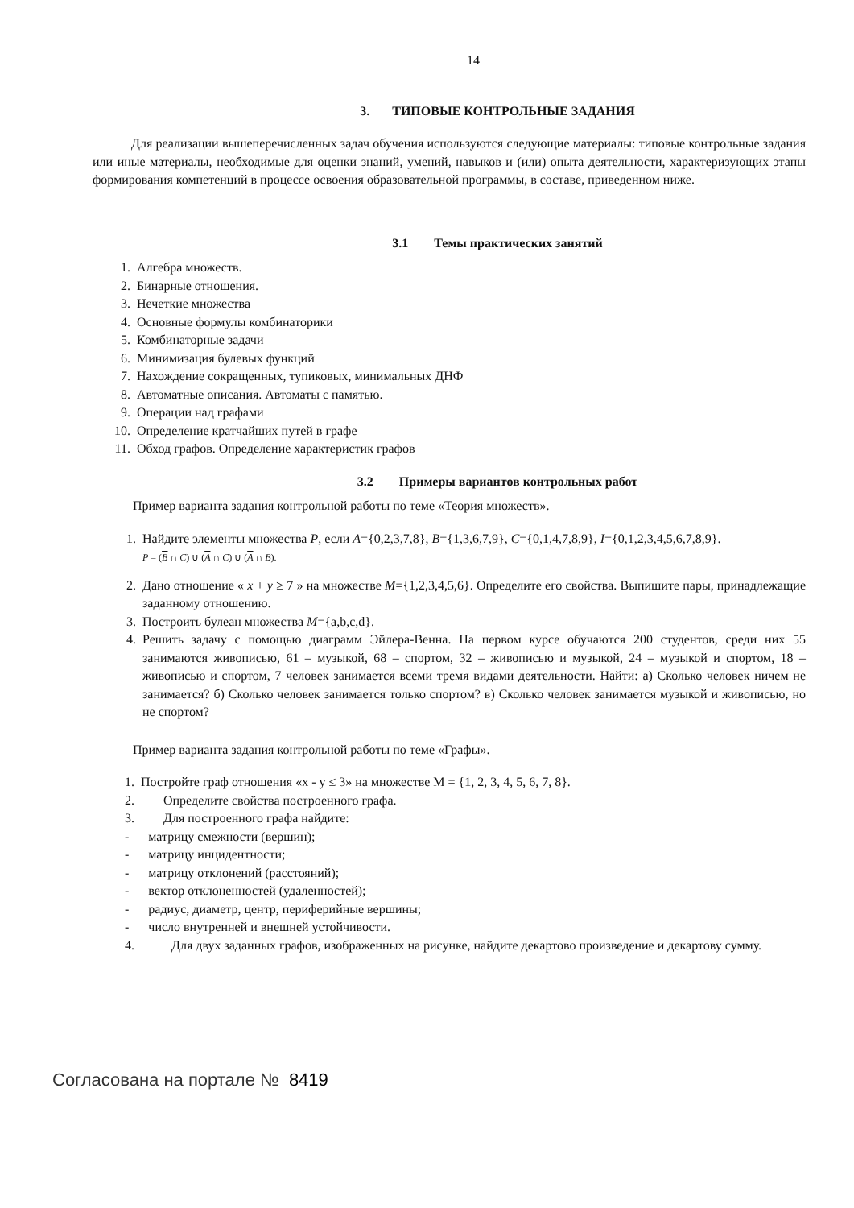14
3. ТИПОВЫЕ КОНТРОЛЬНЫЕ ЗАДАНИЯ
Для реализации вышеперечисленных задач обучения используются следующие материалы: типовые контрольные задания или иные материалы, необходимые для оценки знаний, умений, навыков и (или) опыта деятельности, характеризующих этапы формирования компетенций в процессе освоения образовательной программы, в составе, приведенном ниже.
3.1 Темы практических занятий
1. Алгебра множеств.
2. Бинарные отношения.
3. Нечеткие множества
4. Основные формулы комбинаторики
5. Комбинаторные задачи
6. Минимизация булевых функций
7. Нахождение сокращенных, тупиковых, минимальных ДНФ
8. Автоматные описания. Автоматы с памятью.
9. Операции над графами
10. Определение кратчайших путей в графе
11. Обход графов. Определение характеристик графов
3.2 Примеры вариантов контрольных работ
Пример варианта задания контрольной работы по теме «Теория множеств».
1. Найдите элементы множества P, если A={0,2,3,7,8}, B={1,3,6,7,9}, C={0,1,4,7,8,9}, I={0,1,2,3,4,5,6,7,8,9}.
P = (B ∩ C) ∪ (A ∩ C) ∪ (A ∩ B).
2. Дано отношение « x + y ≥ 7 » на множестве M={1,2,3,4,5,6}. Определите его свойства. Выпишите пары, принадлежащие заданному отношению.
3. Построить булеан множества M={a,b,c,d}.
4. Решить задачу с помощью диаграмм Эйлера-Венна. На первом курсе обучаются 200 студентов, среди них 55 занимаются живописью, 61 – музыкой, 68 – спортом, 32 – живописью и музыкой, 24 – музыкой и спортом, 18 – живописью и спортом, 7 человек занимается всеми тремя видами деятельности. Найти: а) Сколько человек ничем не занимается? б) Сколько человек занимается только спортом? в) Сколько человек занимается музыкой и живописью, но не спортом?
Пример варианта задания контрольной работы по теме «Графы».
1. Постройте граф отношения «x - y ≤ 3» на множестве M = {1, 2, 3, 4, 5, 6, 7, 8}.
2. Определите свойства построенного графа.
3. Для построенного графа найдите:
- матрицу смежности (вершин);
- матрицу инцидентности;
- матрицу отклонений (расстояний);
- вектор отклоненностей (удаленностей);
- радиус, диаметр, центр, периферийные вершины;
- число внутренней и внешней устойчивости.
4. Для двух заданных графов, изображенных на рисунке, найдите декартово произведение и декартову сумму.
Согласована на портале № 8419